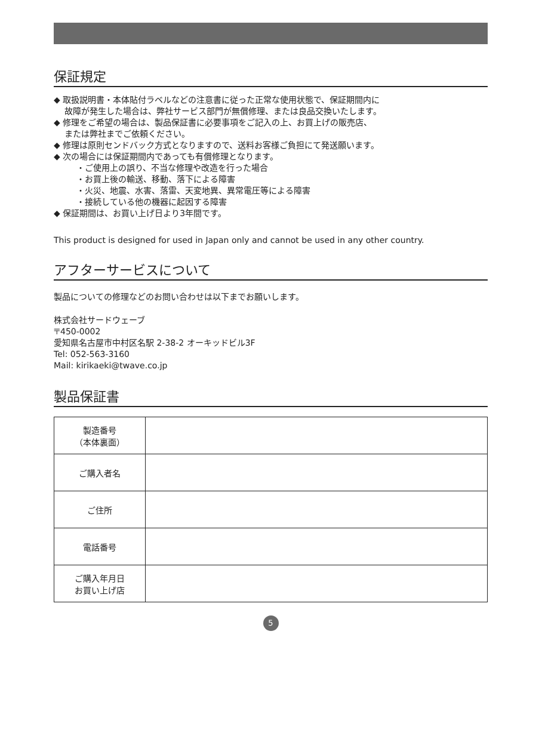保証規定
◆ 取扱説明書・本体貼付ラベルなどの注意書に従った正常な使用状態で、保証期間内に
故障が発生した場合は、弊社サービス部門が無償修理、または良品交換いたします。
◆ 修理をご希望の場合は、製品保証書に必要事項をご記入の上、お買上げの販売店、
または弊社までご依頼ください。
◆ 修理は原則センドバック方式となりますので、送料お客様ご負担にて発送願います。
◆ 次の場合には保証期間内であっても有償修理となります。
・ご使用上の誤り、不当な修理や改造を行った場合
・お買上後の輸送、移動、落下による障害
・火災、地震、水害、落雷、天変地異、異常電圧等による障害
・接続している他の機器に起因する障害
◆ 保証期間は、お買い上げ日より3年間です。
This product is designed for used in Japan only and cannot be used in any other country.
アフターサービスについて
製品についての修理などのお問い合わせは以下までお願いします。
株式会社サードウェーブ
〒450-0002
愛知県名古屋市中村区名駅 2-38-2 オーキッドビル3F
Tel: 052-563-3160
Mail: kirikaeki@twave.co.jp
製品保証書
| 製造番号 （本体裏面） | |
| ご購入者名 | |
| ご住所 | |
| 電話番号 | |
| ご購入年月日 お買い上げ店 | |
5